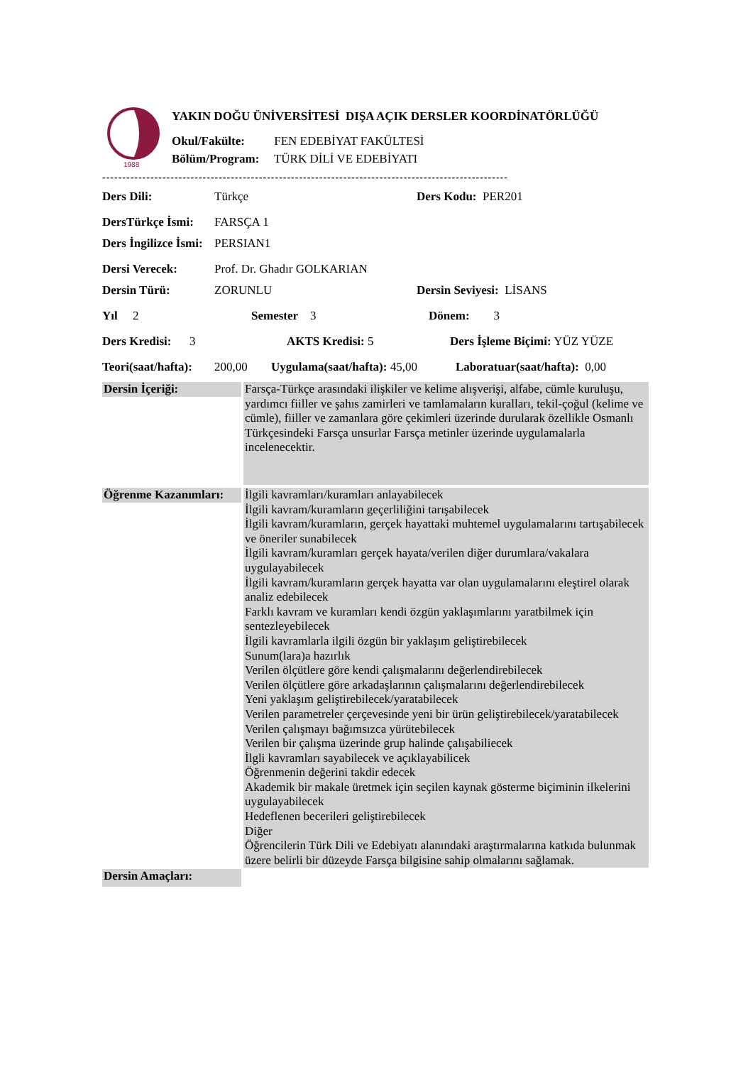1988
YAKIN DOĞU ÜNİVERSİTESİ DIŞA AÇIK DERSLER KOORDİNATÖRLÜĞÜ
Okul/Fakülte: FEN EDEBİYAT FAKÜLTESİ
Bölüm/Program: TÜRK DİLİ VE EDEBİYATI
-----------------------------------------------------------------------------------------------------
Ders Dili: Türkçe Ders Kodu: PER201
DersTürkçe İsmi: FARSÇA 1
Ders İngilizce İsmi: PERSIAN1
Dersi Verecek: Prof. Dr. Ghadır GOLKARIAN
Dersin Türü: ZORUNLU Dersin Seviyesi: LİSANS
Yıl 2 Semester 3 Dönem: 3
Ders Kredisi: 3 AKTS Kredisi: 5 Ders İşleme Biçimi: YÜZ YÜZE
Teori(saat/hafta): 200,00 Uygulama(saat/hafta): 45,00 Laboratuar(saat/hafta): 0,00
Dersin İçeriği:
Farsça-Türkçe arasındaki ilişkiler ve kelime alışverişi, alfabe, cümle kuruluşu, yardımcı fiiller ve şahıs zamirleri ve tamlamaların kuralları, tekil-çoğul (kelime ve cümle), fiiller ve zamanlara göre çekimleri üzerinde durularak özellikle Osmanlı Türkçesindeki Farsça unsurlar Farsça metinler üzerinde uygulamalarla incelenecektir.
Öğrenme Kazanımları:
İlgili kavramları/kuramları anlayabilecek
İlgili kavram/kuramların geçerliliğini tarışabilecek
İlgili kavram/kuramların, gerçek hayattaki muhtemel uygulamalarını tartışabilecek ve öneriler sunabilecek
İlgili kavram/kuramları gerçek hayata/verilen diğer durumlara/vakalara uygulayabilecek
İlgili kavram/kuramların gerçek hayatta var olan uygulamalarını eleştirel olarak analiz edebilecek
Farklı kavram ve kuramları kendi özgün yaklaşımlarını yaratbilmek için sentezleyebilecek
İlgili kavramlarla ilgili özgün bir yaklaşım geliştirebilecek
Sunum(lara)a hazırlık
Verilen ölçütlere göre kendi çalışmalarını değerlendirebilecek
Verilen ölçütlere göre arkadaşlarının çalışmalarını değerlendirebilecek
Yeni yaklaşım geliştirebilecek/yaratabilecek
Verilen parametreler çerçevesinde yeni bir ürün geliştirebilecek/yaratabilecek
Verilen çalışmayı bağımsızca yürütebilecek
Verilen bir çalışma üzerinde grup halinde çalışabiliecek
İlgli kavramları sayabilecek ve açıklayabilicek
Öğrenmenin değerini takdir edecek
Akademik bir makale üretmek için seçilen kaynak gösterme biçiminin ilkelerini uygulayabilecek
Hedeflenen becerileri geliştirebilecek
Diğer
Öğrencilerin Türk Dili ve Edebiyatı alanındaki araştırmalarına katkıda bulunmak üzere belirli bir düzeyde Farsça bilgisine sahip olmalarını sağlamak.
Dersin Amaçları: